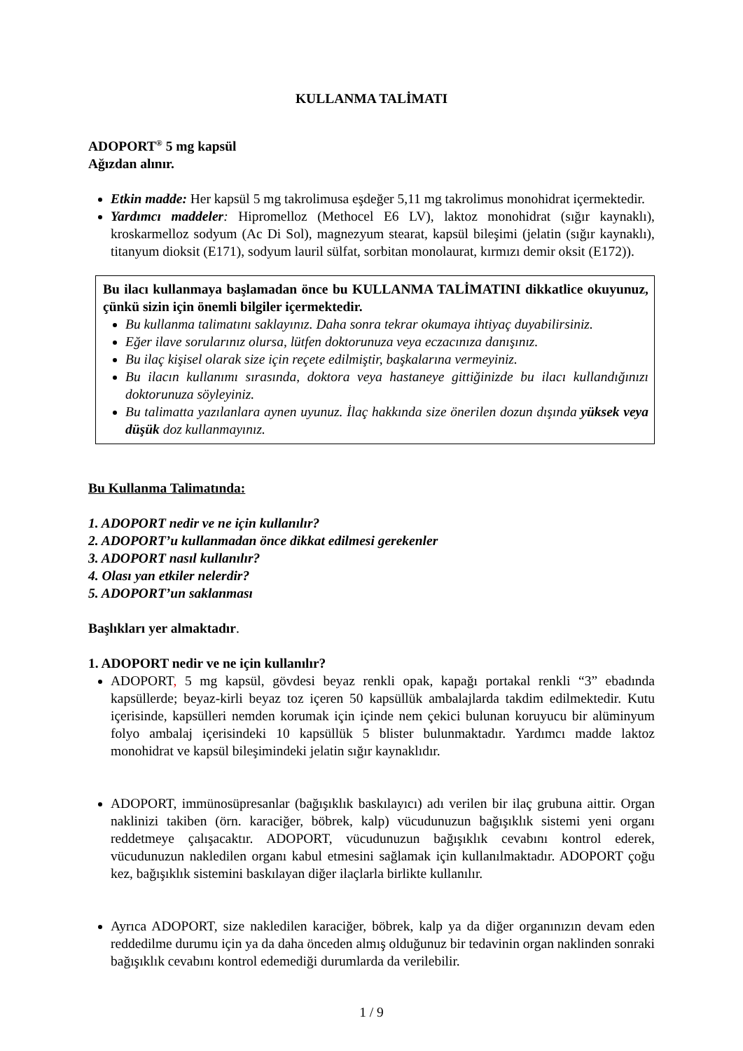KULLANMA TALİMATI
ADOPORT<sup>®</sup> 5 mg kapsül
Ağızdan alınır.
Etkin madde: Her kapsül 5 mg takrolimusa eşdeğer 5,11 mg takrolimus monohidrat içermektedir.
Yardımcı maddeler: Hipromelloz (Methocel E6 LV), laktoz monohidrat (sığır kaynaklı), kroskarmelloz sodyum (Ac Di Sol), magnezyum stearat, kapsül bileşimi (jelatin (sığır kaynaklı), titanyum dioksit (E171), sodyum lauril sülfat, sorbitan monolaurat, kırmızı demir oksit (E172)).
Bu ilacı kullanmaya başlamadan önce bu KULLANMA TALİMATINI dikkatlice okuyunuz, çünkü sizin için önemli bilgiler içermektedir.
Bu kullanma talimatını saklayınız. Daha sonra tekrar okumaya ihtiyaç duyabilirsiniz.
Eğer ilave sorularınız olursa, lütfen doktorunuza veya eczacınıza danışınız.
Bu ilaç kişisel olarak size için reçete edilmiştir, başkalarına vermeyiniz.
Bu ilacın kullanımı sırasında, doktora veya hastaneye gittiğinizde bu ilacı kullandığınızı doktorunuza söyleyiniz.
Bu talimatta yazılanlara aynen uyunuz. İlaç hakkında size önerilen dozun dışında yüksek veya düşük doz kullanmayınız.
Bu Kullanma Talimatında:
1. ADOPORT nedir ve ne için kullanılır?
2. ADOPORT’u kullanmadan önce dikkat edilmesi gerekenler
3. ADOPORT nasıl kullanılır?
4. Olası yan etkiler nelerdir?
5. ADOPORT’un saklanması
Başlıkları yer almaktadır.
1. ADOPORT nedir ve ne için kullanılır?
ADOPORT, 5 mg kapsül, gövdesi beyaz renkli opak, kapağı portakal renkli “3” ebadında kapsüllerde; beyaz-kirli beyaz toz içeren 50 kapsüllük ambalajlarda takdim edilmektedir. Kutu içerisinde, kapsülleri nemden korumak için içinde nem çekici bulunan koruyucu bir alüminyum folyo ambalaj içerisindeki 10 kapsüllük 5 blister bulunmaktadır. Yardımcı madde laktoz monohidrat ve kapsül bileşimindeki jelatin sığır kaynaklıdır.
ADOPORT, immünosüpresanlar (bağışıklık baskılayıcı) adı verilen bir ilaç grubuna aittir. Organ naklinizi takiben (örn. karaciğer, böbrek, kalp) vücudunuzun bağışıklık sistemi yeni organı reddetmeye çalışacaktır. ADOPORT, vücudunuzun bağışıklık cevabını kontrol ederek, vücudunuzun nakledilen organı kabul etmesini sağlamak için kullanılmaktadır. ADOPORT çoğu kez, bağışıklık sistemini baskılayan diğer ilaçlarla birlikte kullanılır.
Ayrıca ADOPORT, size nakledilen karaciğer, böbrek, kalp ya da diğer organınızın devam eden reddedilme durumu için ya da daha önceden almış olduğunuz bir tedavinin organ naklinden sonraki bağışıklık cevabını kontrol edemediği durumlarda da verilebilir.
1 / 9